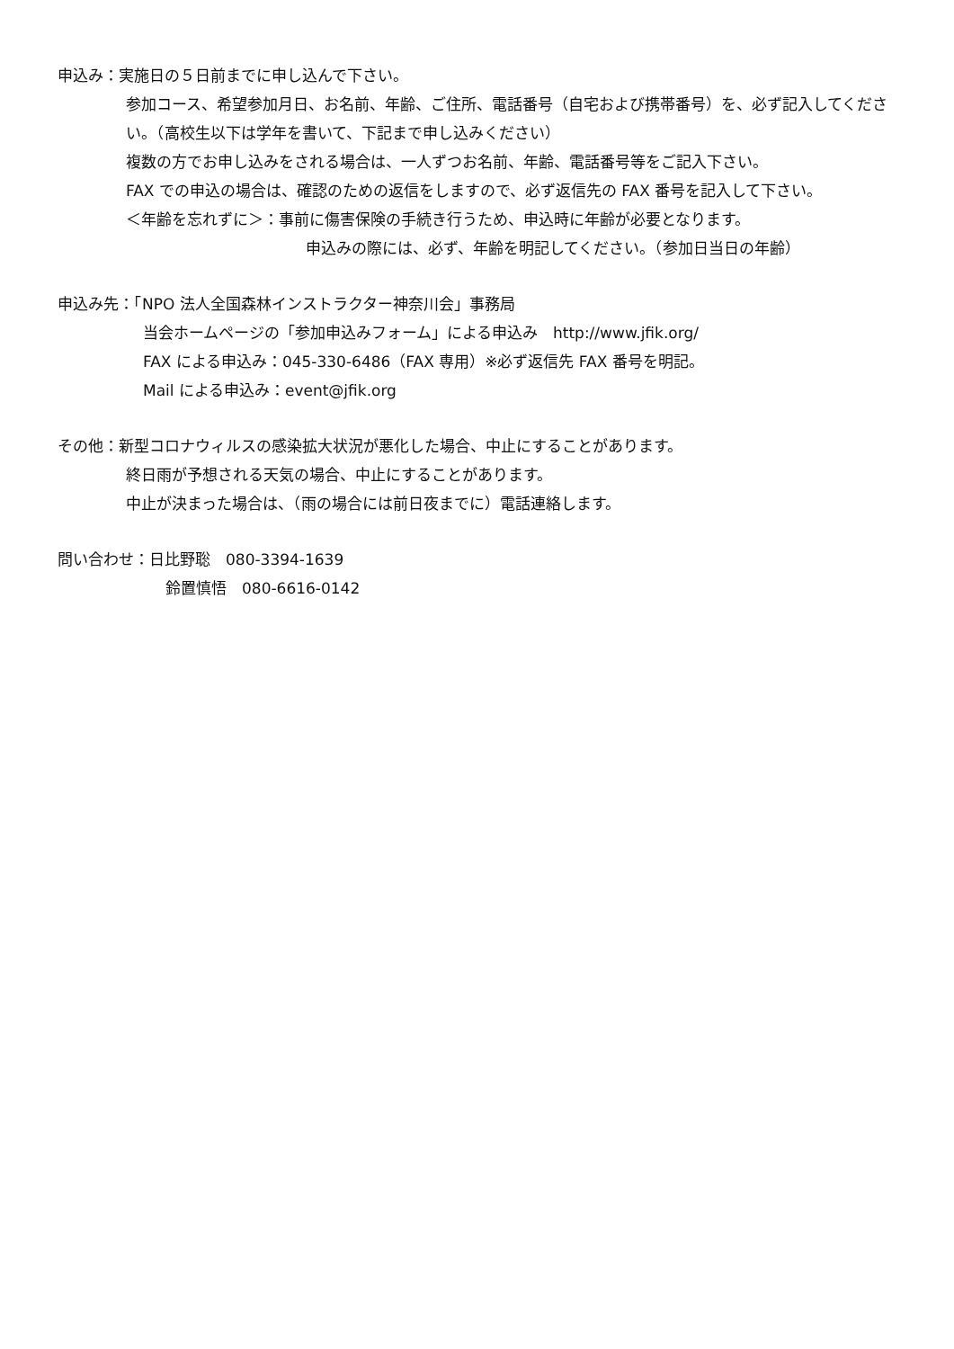申込み：実施日の５日前までに申し込んで下さい。
参加コース、希望参加月日、お名前、年齢、ご住所、電話番号（自宅および携帯番号）を、必ず記入してください。（高校生以下は学年を書いて、下記まで申し込みください）
複数の方でお申し込みをされる場合は、一人ずつお名前、年齢、電話番号等をご記入下さい。
FAX での申込の場合は、確認のための返信をしますので、必ず返信先の FAX 番号を記入して下さい。
＜年齢を忘れずに＞：事前に傷害保険の手続き行うため、申込時に年齢が必要となります。
申込みの際には、必ず、年齢を明記してください。（参加日当日の年齢）
申込み先：「NPO 法人全国森林インストラクター神奈川会」事務局
当会ホームページの「参加申込みフォーム」による申込み　http://www.jfik.org/
FAX による申込み：045-330-6486（FAX 専用）※必ず返信先 FAX 番号を明記。
Mail による申込み：event@jfik.org
その他：新型コロナウィルスの感染拡大状況が悪化した場合、中止にすることがあります。
終日雨が予想される天気の場合、中止にすることがあります。
中止が決まった場合は、（雨の場合には前日夜までに）電話連絡します。
問い合わせ：日比野聡　080-3394-1639
鈴置慎悟　080-6616-0142